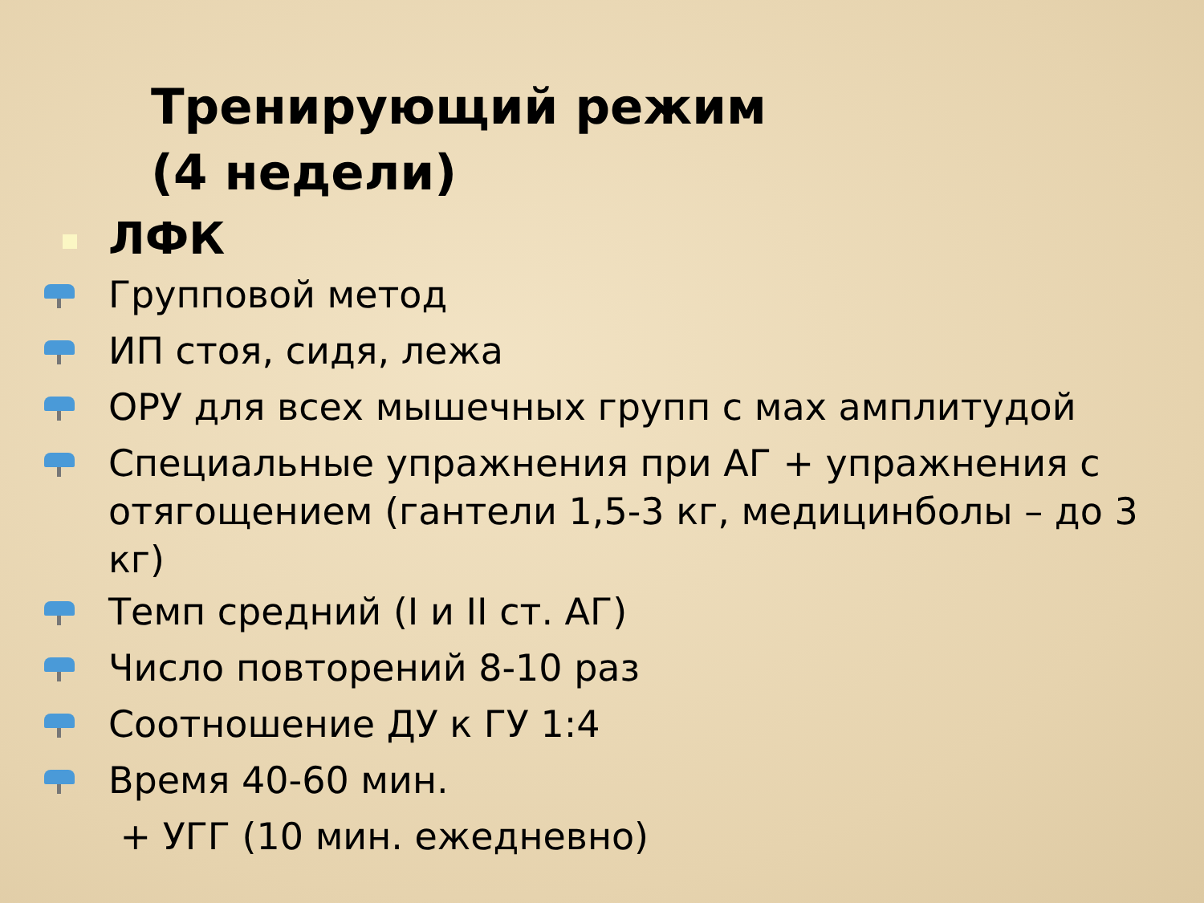Тренирующий режим
(4 недели)
ЛФК
Групповой метод
ИП стоя, сидя, лежа
ОРУ для всех мышечных групп с мах амплитудой
Специальные упражнения при АГ + упражнения с отягощением (гантели 1,5-3 кг, медицинболы – до 3 кг)
Темп средний (I и II ст. АГ)
Число повторений 8-10 раз
Соотношение ДУ к ГУ 1:4
Время 40-60 мин.
+ УГГ (10 мин. ежедневно)